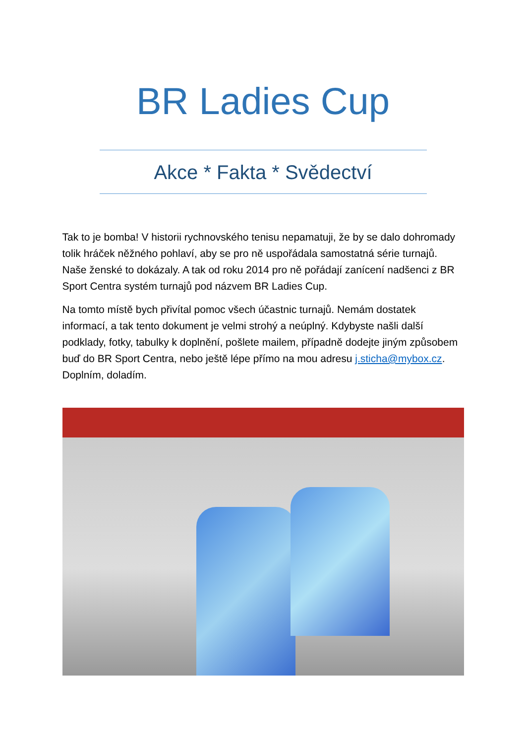BR Ladies Cup
Akce * Fakta * Svědectví
Tak to je bomba! V historii rychnovského tenisu nepamatuji, že by se dalo dohromady tolik hráček něžného pohlaví, aby se pro ně uspořádala samostatná série turnajů. Naše ženské to dokázaly. A tak od roku 2014 pro ně pořádají zanícení nadšenci z BR Sport Centra systém turnajů pod názvem BR Ladies Cup.
Na tomto místě bych přivítal pomoc všech účastnic turnajů. Nemám dostatek informací, a tak tento dokument je velmi strohý a neúplný. Kdybyste našli další podklady, fotky, tabulky k doplnění, pošlete mailem, případně dodejte jiným způsobem buď do BR Sport Centra, nebo ještě lépe přímo na mou adresu j.sticha@mybox.cz. Doplním, doladím.